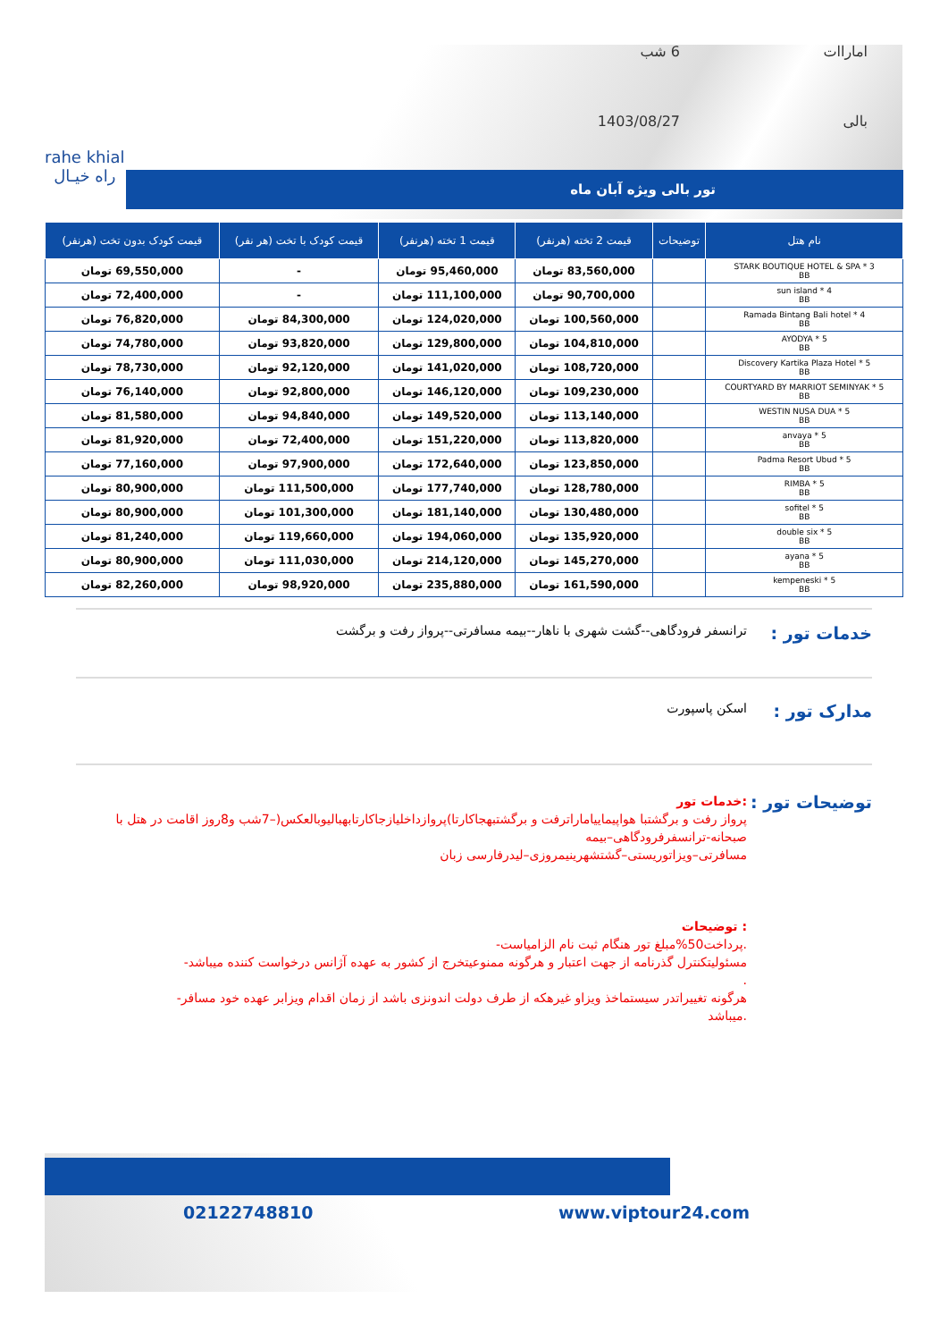اماراات
6 شب
بالی
1403/08/27
rahe khial
راه خیـال
تور بالی ویژه آبان ماه
| نام هتل | توضیحات | قیمت 2 تخته (هرنفر) | قیمت 1 تخته (هرنفر) | قیمت کودک با تخت (هر نفر) | قیمت کودک بدون تخت (هرنفر) |
| --- | --- | --- | --- | --- | --- |
| STARK BOUTIQUE HOTEL & SPA * 3 BB | | 83,560,000 تومان | 95,460,000 تومان | - | 69,550,000 تومان |
| sun island * 4 BB | | 90,700,000 تومان | 111,100,000 تومان | - | 72,400,000 تومان |
| Ramada Bintang Bali hotel * 4 BB | | 100,560,000 تومان | 124,020,000 تومان | 84,300,000 تومان | 76,820,000 تومان |
| AYODYA * 5 BB | | 104,810,000 تومان | 129,800,000 تومان | 93,820,000 تومان | 74,780,000 تومان |
| Discovery Kartika Plaza Hotel * 5 BB | | 108,720,000 تومان | 141,020,000 تومان | 92,120,000 تومان | 78,730,000 تومان |
| COURTYARD BY MARRIOT SEMINYAK * 5 BB | | 109,230,000 تومان | 146,120,000 تومان | 92,800,000 تومان | 76,140,000 تومان |
| WESTIN NUSA DUA * 5 BB | | 113,140,000 تومان | 149,520,000 تومان | 94,840,000 تومان | 81,580,000 تومان |
| anvaya * 5 BB | | 113,820,000 تومان | 151,220,000 تومان | 72,400,000 تومان | 81,920,000 تومان |
| Padma Resort Ubud * 5 BB | | 123,850,000 تومان | 172,640,000 تومان | 97,900,000 تومان | 77,160,000 تومان |
| RIMBA * 5 BB | | 128,780,000 تومان | 177,740,000 تومان | 111,500,000 تومان | 80,900,000 تومان |
| sofitel * 5 BB | | 130,480,000 تومان | 181,140,000 تومان | 101,300,000 تومان | 80,900,000 تومان |
| double six * 5 BB | | 135,920,000 تومان | 194,060,000 تومان | 119,660,000 تومان | 81,240,000 تومان |
| ayana * 5 BB | | 145,270,000 تومان | 214,120,000 تومان | 111,030,000 تومان | 80,900,000 تومان |
| kempeneski * 5 BB | | 161,590,000 تومان | 235,880,000 تومان | 98,920,000 تومان | 82,260,000 تومان |
خدمات تور :
ترانسفر فرودگاهی--گشت شهری با ناهار--بیمه مسافرتی--پرواز رفت و برگشت
مدارک تور :
اسکن پاسپورت
توضیحات تور :
:خدمات تور
پرواز رفت و برگشتبا هواپیماییاماراترفت و برگشتبهجاکارتا)پروازداخلیازجاکارتابهبالیوبالعکس(–7شب و8روز اقامت در هتل با صبحانه-ترانسفرفرودگاهی–بیمه
مسافرتی–ویزاتوریستی–گشتشهرینیمروزی–لیدرفارسی زبان
: توضیحات
.پرداخت50%مبلغ تور هنگام ثبت نام الزامیاست-
مسئولیتکنترل گذرنامه از جهت اعتبار و هرگونه ممنوعیتخرج از کشور به عهده آژانس درخواست کننده میباشد-
.
هرگونه تغییراتدر سیستماخذ ویزاو غیرهکه از طرف دولت اندونزی باشد از زمان اقدام ویزابر عهده خود مسافر-
.میباشد
www.viptour24.com
02122748810